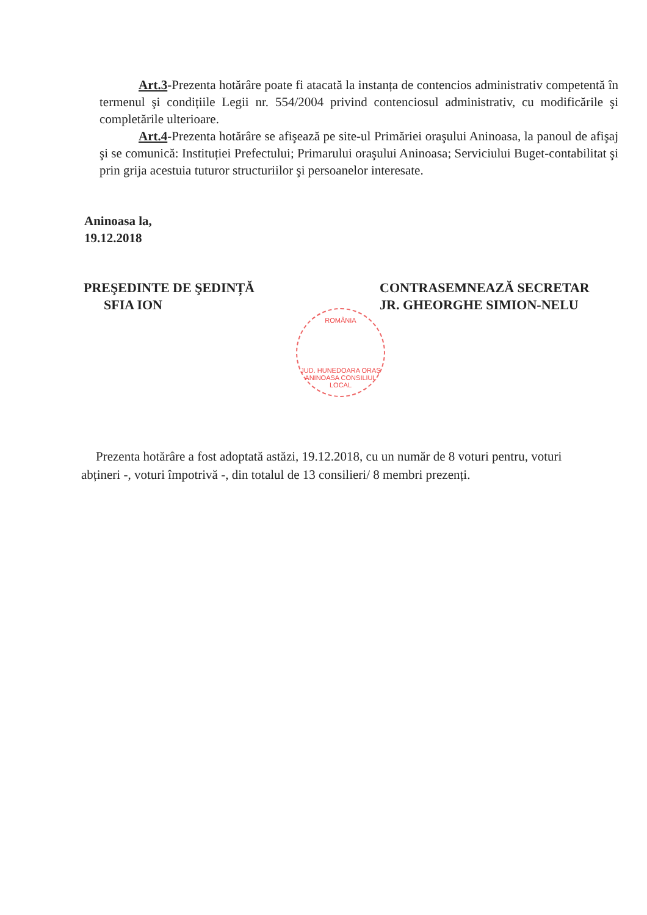Art.3-Prezenta hotărâre poate fi atacată la instanța de contencios administrativ competentă în termenul şi condițiile Legii nr. 554/2004 privind contenciosul administrativ, cu modificările şi completările ulterioare.
Art.4-Prezenta hotărâre se afişează pe site-ul Primăriei oraşului Aninoasa, la panoul de afişaj şi se comunică: Instituției Prefectului; Primarului oraşului Aninoasa; Serviciului Buget-contabilitat şi prin grija acestuia tuturor structuriilor şi persoanelor interesate.
Aninoasa la,
19.12.2018
PREŞEDINTE DE ŞEDINȚĂ
SFIA ION
CONTRASEMNEAZĂ SECRETAR
JR. GHEORGHE SIMION-NELU
ROMÂNIA
JUD. HUNEDOARA ORAŞ ANINOASA CONSILIUL LOCAL
Prezenta hotărâre a fost adoptată astăzi, 19.12.2018, cu un număr de 8 voturi pentru, voturi abțineri -, voturi împotrivă -, din totalul de 13 consilieri/ 8 membri prezenți.